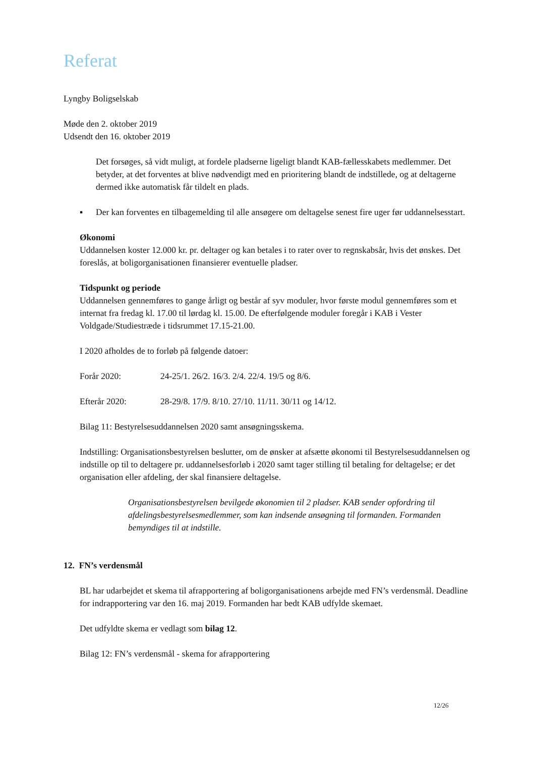Referat
Lyngby Boligselskab
Møde den 2. oktober 2019
Udsendt den 16. oktober 2019
Det forsøges, så vidt muligt, at fordele pladserne ligeligt blandt KAB-fællesskabets medlemmer. Det betyder, at det forventes at blive nødvendigt med en prioritering blandt de indstillede, og at deltagerne dermed ikke automatisk får tildelt en plads.
▪ Der kan forventes en tilbagemelding til alle ansøgere om deltagelse senest fire uger før uddannelsesstart.
Økonomi
Uddannelsen koster 12.000 kr. pr. deltager og kan betales i to rater over to regnskabsår, hvis det ønskes. Det foreslås, at boligorganisationen finansierer eventuelle pladser.
Tidspunkt og periode
Uddannelsen gennemføres to gange årligt og består af syv moduler, hvor første modul gennemføres som et internat fra fredag kl. 17.00 til lørdag kl. 15.00. De efterfølgende moduler foregår i KAB i Vester Voldgade/Studiestræde i tidsrummet 17.15-21.00.
I 2020 afholdes de to forløb på følgende datoer:
Forår 2020: 24-25/1. 26/2. 16/3. 2/4. 22/4. 19/5 og 8/6.
Efterår 2020: 28-29/8. 17/9. 8/10. 27/10. 11/11. 30/11 og 14/12.
Bilag 11: Bestyrelsesuddannelsen 2020 samt ansøgningsskema.
Indstilling: Organisationsbestyrelsen beslutter, om de ønsker at afsætte økonomi til Bestyrelsesuddannelsen og indstille op til to deltagere pr. uddannelsesforløb i 2020 samt tager stilling til betaling for deltagelse; er det organisation eller afdeling, der skal finansiere deltagelse.
Organisationsbestyrelsen bevilgede økonomien til 2 pladser. KAB sender opfordring til afdelingsbestyrelsesmedlemmer, som kan indsende ansøgning til formanden. Formanden bemyndiges til at indstille.
12. FN’s verdensmål
BL har udarbejdet et skema til afrapportering af boligorganisationens arbejde med FN’s verdensmål. Deadline for indrapportering var den 16. maj 2019. Formanden har bedt KAB udfylde skemaet.
Det udfyldte skema er vedlagt som bilag 12.
Bilag 12: FN’s verdensmål - skema for afrapportering
12/26